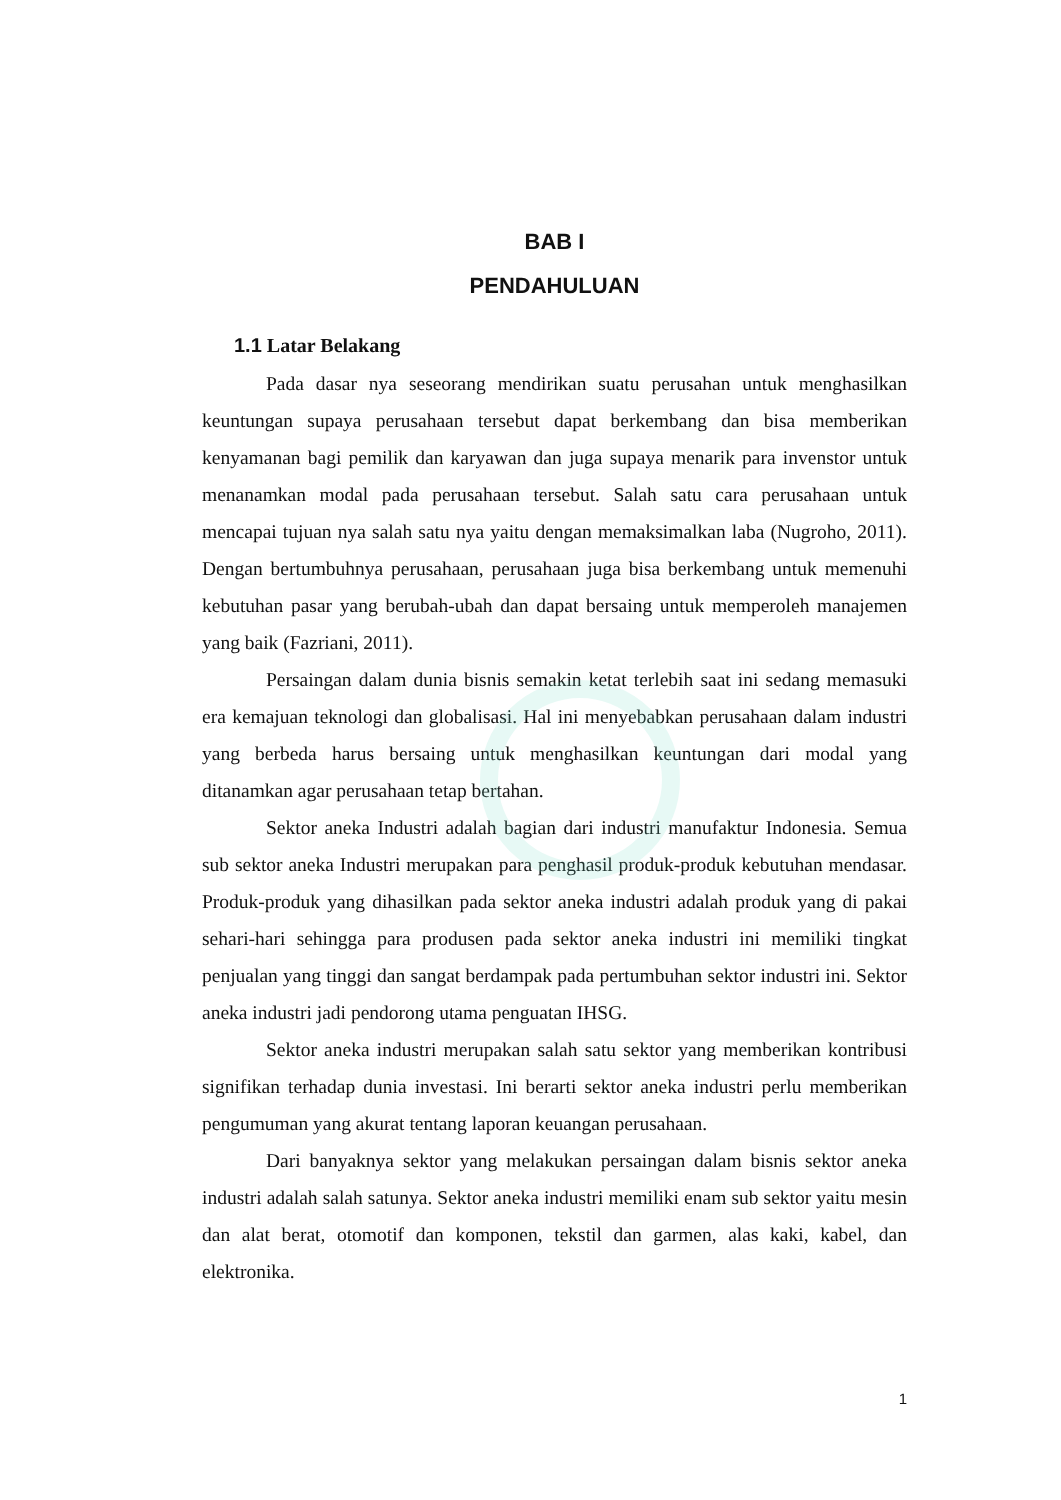BAB I
PENDAHULUAN
1.1 Latar Belakang
Pada dasar nya seseorang mendirikan suatu perusahan untuk menghasilkan keuntungan supaya perusahaan tersebut dapat berkembang dan bisa memberikan kenyamanan bagi pemilik dan karyawan dan juga supaya menarik para invenstor untuk menanamkan modal pada perusahaan tersebut. Salah satu cara perusahaan untuk mencapai tujuan nya salah satu nya yaitu dengan memaksimalkan laba (Nugroho, 2011). Dengan bertumbuhnya perusahaan, perusahaan juga bisa berkembang untuk memenuhi kebutuhan pasar yang berubah-ubah dan dapat bersaing untuk memperoleh manajemen yang baik (Fazriani, 2011).
Persaingan dalam dunia bisnis semakin ketat terlebih saat ini sedang memasuki era kemajuan teknologi dan globalisasi. Hal ini menyebabkan perusahaan dalam industri yang berbeda harus bersaing untuk menghasilkan keuntungan dari modal yang ditanamkan agar perusahaan tetap bertahan.
Sektor aneka Industri adalah bagian dari industri manufaktur Indonesia. Semua sub sektor aneka Industri merupakan para penghasil produk-produk kebutuhan mendasar. Produk-produk yang dihasilkan pada sektor aneka industri adalah produk yang di pakai sehari-hari sehingga para produsen pada sektor aneka industri ini memiliki tingkat penjualan yang tinggi dan sangat berdampak pada pertumbuhan sektor industri ini. Sektor aneka industri jadi pendorong utama penguatan IHSG.
Sektor aneka industri merupakan salah satu sektor yang memberikan kontribusi signifikan terhadap dunia investasi. Ini berarti sektor aneka industri perlu memberikan pengumuman yang akurat tentang laporan keuangan perusahaan.
Dari banyaknya sektor yang melakukan persaingan dalam bisnis sektor aneka industri adalah salah satunya. Sektor aneka industri memiliki enam sub sektor yaitu mesin dan alat berat, otomotif dan komponen, tekstil dan garmen, alas kaki, kabel, dan elektronika.
1